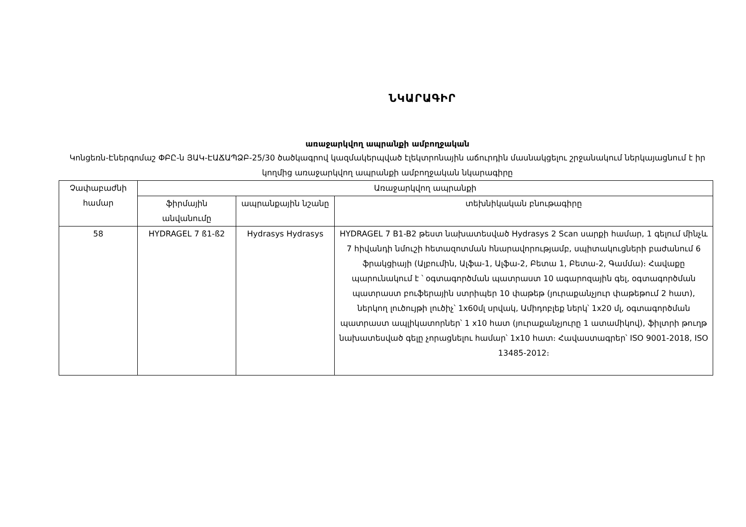ՆԿԱՐԱԳԻՐ
առաջարկվող ապրանքի ամբողջական
Կոնցեռն-Էներգոմաշ ՓԲԸ-ն ՅԱԿ-ԷԱՃԱՊՁԲ-25/30 ծածկագրով կազմակերպված էլեկտրոնային աճուրդին մասնակցելու շրջանակում ներկայացնում է իր կողմից առաջարկվող ապրանքի ամբողջական նկարագիրը
| Չափաբաժնի համար | Առաջարկվող ապրանքի | | |
| --- | --- | --- | --- |
| | ֆիրմային անվանումը | ապրանքային նշանը | տեխնիկական բնութագիրը |
| 58 | HYDRAGEL 7 ß1-ß2 | Hydrasys Hydrasys | HYDRAGEL 7 B1-B2 թեստ նախատեսված Hydrasys 2 Scan սարքի համար, 1 գելում մինչև 7 հիվանդի նմուշի հետազոտման հնարավորությամբ, սպիտակուցների բաժանում 6 ֆրակցիայի (Ալբումին, Ալֆա-1, Ալֆա-2, Բետա 1, Բետա-2, Գամմա)։ Հավաքը պարունակում է ՝ օգտագործման պատրաստ 10 ագարոզային գել, օգտագործման պատրաստ բուֆերային ստրիպեր 10 փաթեթ (յուրաքանչյուր փաթեթում 2 հատ), ներկող լուծույթի լուծիչ՝ 1x60մլ սրվակ, Ամիդոբլեք ներկ՝ 1x20 մլ, օգտագործման պատրաստ ապլիկատորներ՝ 1 x10 հատ (յուրաքանչյուրը 1 ատամիկով), ֆիլտրի թուղթ նախատեսված գելը չորացնելու համար՝ 1x10 հատ։ Հավաստագրեր՝ ISO 9001-2018, ISO 13485-2012։ |